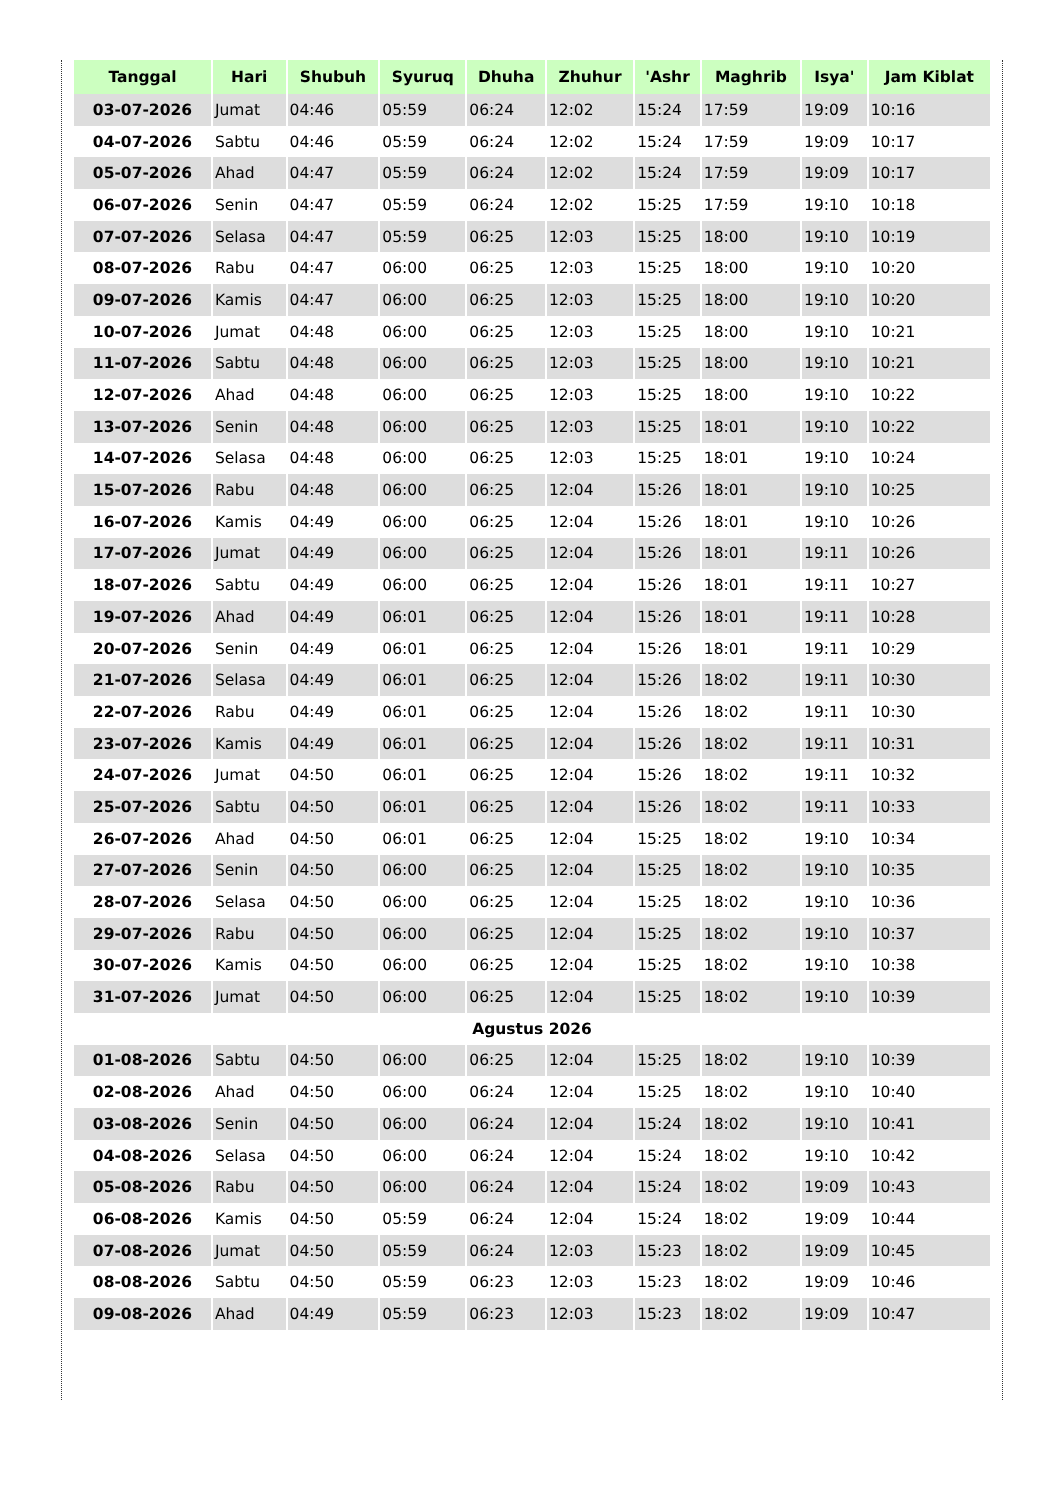| Tanggal | Hari | Shubuh | Syuruq | Dhuha | Zhuhur | 'Ashr | Maghrib | Isya' | Jam Kiblat |
| --- | --- | --- | --- | --- | --- | --- | --- | --- | --- |
| 03-07-2026 | Jumat | 04:46 | 05:59 | 06:24 | 12:02 | 15:24 | 17:59 | 19:09 | 10:16 |
| 04-07-2026 | Sabtu | 04:46 | 05:59 | 06:24 | 12:02 | 15:24 | 17:59 | 19:09 | 10:17 |
| 05-07-2026 | Ahad | 04:47 | 05:59 | 06:24 | 12:02 | 15:24 | 17:59 | 19:09 | 10:17 |
| 06-07-2026 | Senin | 04:47 | 05:59 | 06:24 | 12:02 | 15:25 | 17:59 | 19:10 | 10:18 |
| 07-07-2026 | Selasa | 04:47 | 05:59 | 06:25 | 12:03 | 15:25 | 18:00 | 19:10 | 10:19 |
| 08-07-2026 | Rabu | 04:47 | 06:00 | 06:25 | 12:03 | 15:25 | 18:00 | 19:10 | 10:20 |
| 09-07-2026 | Kamis | 04:47 | 06:00 | 06:25 | 12:03 | 15:25 | 18:00 | 19:10 | 10:20 |
| 10-07-2026 | Jumat | 04:48 | 06:00 | 06:25 | 12:03 | 15:25 | 18:00 | 19:10 | 10:21 |
| 11-07-2026 | Sabtu | 04:48 | 06:00 | 06:25 | 12:03 | 15:25 | 18:00 | 19:10 | 10:21 |
| 12-07-2026 | Ahad | 04:48 | 06:00 | 06:25 | 12:03 | 15:25 | 18:00 | 19:10 | 10:22 |
| 13-07-2026 | Senin | 04:48 | 06:00 | 06:25 | 12:03 | 15:25 | 18:01 | 19:10 | 10:22 |
| 14-07-2026 | Selasa | 04:48 | 06:00 | 06:25 | 12:03 | 15:25 | 18:01 | 19:10 | 10:24 |
| 15-07-2026 | Rabu | 04:48 | 06:00 | 06:25 | 12:04 | 15:26 | 18:01 | 19:10 | 10:25 |
| 16-07-2026 | Kamis | 04:49 | 06:00 | 06:25 | 12:04 | 15:26 | 18:01 | 19:10 | 10:26 |
| 17-07-2026 | Jumat | 04:49 | 06:00 | 06:25 | 12:04 | 15:26 | 18:01 | 19:11 | 10:26 |
| 18-07-2026 | Sabtu | 04:49 | 06:00 | 06:25 | 12:04 | 15:26 | 18:01 | 19:11 | 10:27 |
| 19-07-2026 | Ahad | 04:49 | 06:01 | 06:25 | 12:04 | 15:26 | 18:01 | 19:11 | 10:28 |
| 20-07-2026 | Senin | 04:49 | 06:01 | 06:25 | 12:04 | 15:26 | 18:01 | 19:11 | 10:29 |
| 21-07-2026 | Selasa | 04:49 | 06:01 | 06:25 | 12:04 | 15:26 | 18:02 | 19:11 | 10:30 |
| 22-07-2026 | Rabu | 04:49 | 06:01 | 06:25 | 12:04 | 15:26 | 18:02 | 19:11 | 10:30 |
| 23-07-2026 | Kamis | 04:49 | 06:01 | 06:25 | 12:04 | 15:26 | 18:02 | 19:11 | 10:31 |
| 24-07-2026 | Jumat | 04:50 | 06:01 | 06:25 | 12:04 | 15:26 | 18:02 | 19:11 | 10:32 |
| 25-07-2026 | Sabtu | 04:50 | 06:01 | 06:25 | 12:04 | 15:26 | 18:02 | 19:11 | 10:33 |
| 26-07-2026 | Ahad | 04:50 | 06:01 | 06:25 | 12:04 | 15:25 | 18:02 | 19:10 | 10:34 |
| 27-07-2026 | Senin | 04:50 | 06:00 | 06:25 | 12:04 | 15:25 | 18:02 | 19:10 | 10:35 |
| 28-07-2026 | Selasa | 04:50 | 06:00 | 06:25 | 12:04 | 15:25 | 18:02 | 19:10 | 10:36 |
| 29-07-2026 | Rabu | 04:50 | 06:00 | 06:25 | 12:04 | 15:25 | 18:02 | 19:10 | 10:37 |
| 30-07-2026 | Kamis | 04:50 | 06:00 | 06:25 | 12:04 | 15:25 | 18:02 | 19:10 | 10:38 |
| 31-07-2026 | Jumat | 04:50 | 06:00 | 06:25 | 12:04 | 15:25 | 18:02 | 19:10 | 10:39 |
| Agustus 2026 | | | | | | | | | |
| 01-08-2026 | Sabtu | 04:50 | 06:00 | 06:25 | 12:04 | 15:25 | 18:02 | 19:10 | 10:39 |
| 02-08-2026 | Ahad | 04:50 | 06:00 | 06:24 | 12:04 | 15:25 | 18:02 | 19:10 | 10:40 |
| 03-08-2026 | Senin | 04:50 | 06:00 | 06:24 | 12:04 | 15:24 | 18:02 | 19:10 | 10:41 |
| 04-08-2026 | Selasa | 04:50 | 06:00 | 06:24 | 12:04 | 15:24 | 18:02 | 19:10 | 10:42 |
| 05-08-2026 | Rabu | 04:50 | 06:00 | 06:24 | 12:04 | 15:24 | 18:02 | 19:09 | 10:43 |
| 06-08-2026 | Kamis | 04:50 | 05:59 | 06:24 | 12:04 | 15:24 | 18:02 | 19:09 | 10:44 |
| 07-08-2026 | Jumat | 04:50 | 05:59 | 06:24 | 12:03 | 15:23 | 18:02 | 19:09 | 10:45 |
| 08-08-2026 | Sabtu | 04:50 | 05:59 | 06:23 | 12:03 | 15:23 | 18:02 | 19:09 | 10:46 |
| 09-08-2026 | Ahad | 04:49 | 05:59 | 06:23 | 12:03 | 15:23 | 18:02 | 19:09 | 10:47 |